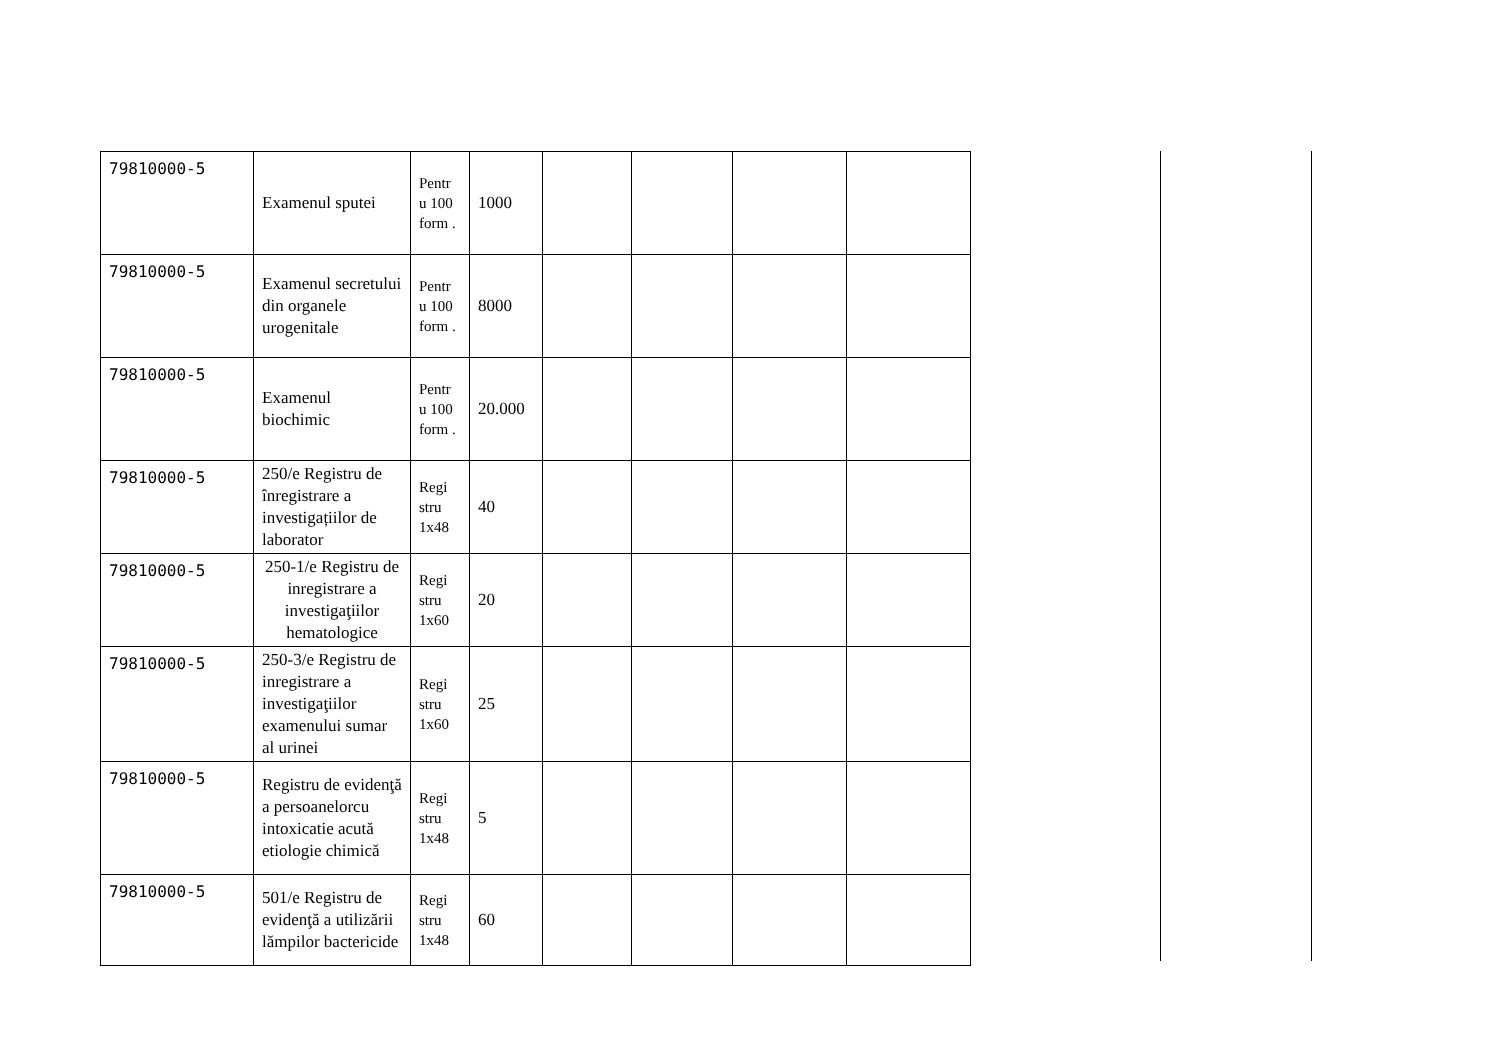| 79810000-5 | Examenul sputei | Pentr u 100 form . | 1000 | | | | |
| 79810000-5 | Examenul secretului din organele urogenitale | Pentr u 100 form . | 8000 | | | | |
| 79810000-5 | Examenul biochimic | Pentr u 100 form . | 20.000 | | | | |
| 79810000-5 | 250/e Registru de înregistrare a investigațiilor de laborator | Regi stru 1x48 | 40 | | | | |
| 79810000-5 | 250-1/e Registru de inregistrare a investigaţiilor hematologice | Regi stru 1x60 | 20 | | | | |
| 79810000-5 | 250-3/e Registru de inregistrare a investigaţiilor examenului sumar al urinei | Regi stru 1x60 | 25 | | | | |
| 79810000-5 | Registru de evidenţă a persoanelorcu intoxicatie acută etiologie chimică | Regi stru 1x48 | 5 | | | | |
| 79810000-5 | 501/e Registru de evidenţă a utilizării lămpilor bactericide | Regi stru 1x48 | 60 | | | | |